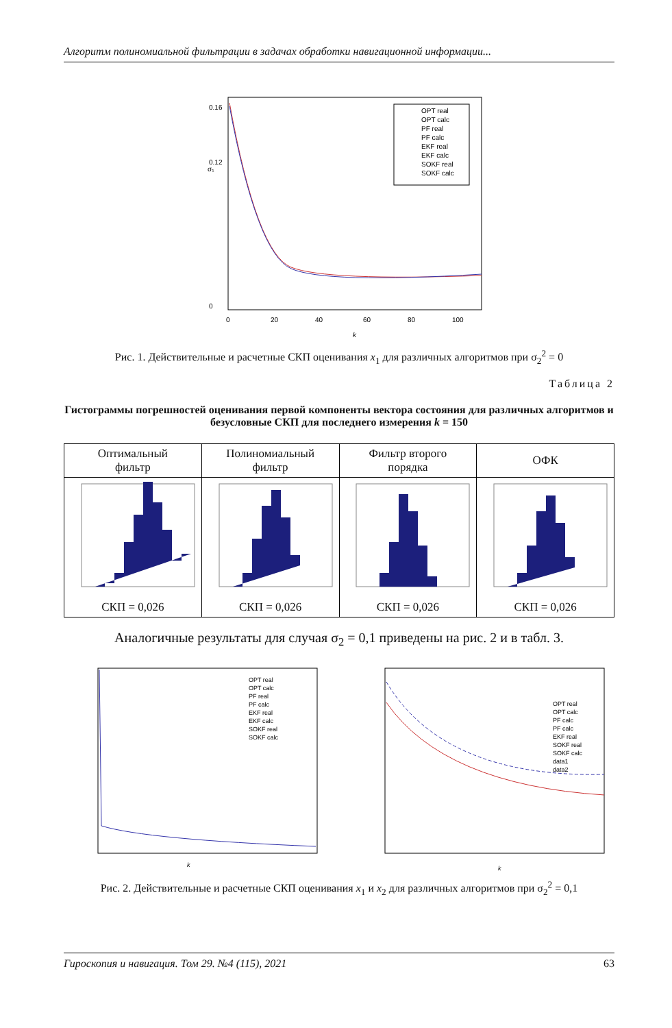Алгоритм полиномиальной фильтрации в задачах обработки навигационной информации...
σ₁
0.16
0.12
0
0
20
40
60
80
100
k
OPT real
OPT calc
PF real
PF calc
EKF real
EKF calc
SOKF real
SOKF calc
Рис. 1. Действительные и расчетные СКП оценивания x<sub>1</sub> для различных алгоритмов при σ<sub>2</sub><sup>2</sup> = 0
Таблица 2
Гистограммы погрешностей оценивания первой компоненты вектора состояния для различных алгоритмов и безусловные СКП для последнего измерения k = 150
| Оптимальный фильтр | Полиномиальный фильтр | Фильтр второго порядка | ОФК |
| --- | --- | --- | --- |
| СКП = 0,026 | СКП = 0,026 | СКП = 0,026 | СКП = 0,026 |
Аналогичные результаты для случая σ<sub>2</sub> = 0,1 приведены на рис. 2 и в табл. 3.
k
OPT real
OPT calc
PF real
PF calc
EKF real
EKF calc
SOKF real
SOKF calc
k
OPT real
OPT calc
PF calc
PF calc
EKF real
SOKF real
SOKF calc
data1
data2
Рис. 2. Действительные и расчетные СКП оценивания x<sub>1</sub> и x<sub>2</sub> для различных алгоритмов при σ<sub>2</sub><sup>2</sup> = 0,1
Гироскопия и навигация. Том 29. №4 (115), 2021 63